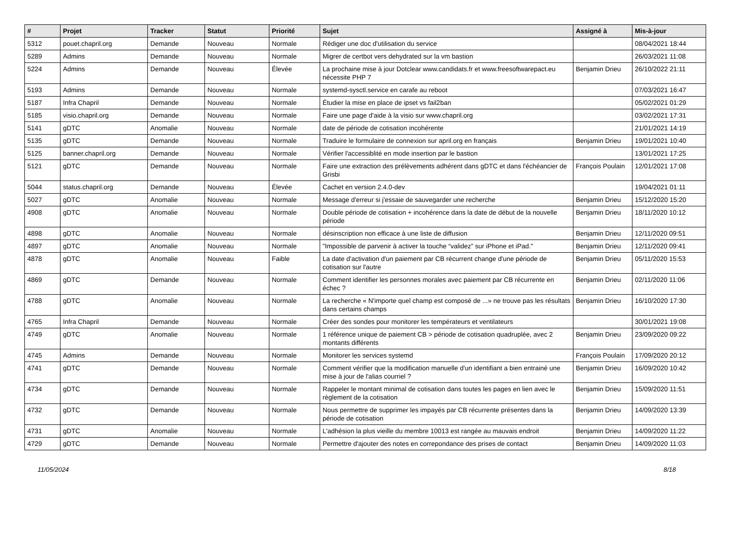| # | Projet | Tracker | Statut | Priorité | Sujet | Assigné à | Mis-à-jour |
| --- | --- | --- | --- | --- | --- | --- | --- |
| 5312 | pouet.chapril.org | Demande | Nouveau | Normale | Rédiger une doc d'utilisation du service | | 08/04/2021 18:44 |
| 5289 | Admins | Demande | Nouveau | Normale | Migrer de certbot vers dehydrated sur la vm bastion | | 26/03/2021 11:08 |
| 5224 | Admins | Demande | Nouveau | Élevée | La prochaine mise à jour Dotclear www.candidats.fr et www.freesoftwarepact.eu nécessite PHP 7 | Benjamin Drieu | 26/10/2022 21:11 |
| 5193 | Admins | Demande | Nouveau | Normale | systemd-sysctl.service en carafe au reboot | | 07/03/2021 16:47 |
| 5187 | Infra Chapril | Demande | Nouveau | Normale | Étudier la mise en place de ipset vs fail2ban | | 05/02/2021 01:29 |
| 5185 | visio.chapril.org | Demande | Nouveau | Normale | Faire une page d'aide à la visio sur www.chapril.org | | 03/02/2021 17:31 |
| 5141 | gDTC | Anomalie | Nouveau | Normale | date de période de cotisation incohérente | | 21/01/2021 14:19 |
| 5135 | gDTC | Demande | Nouveau | Normale | Traduire le formulaire de connexion sur april.org en français | Benjamin Drieu | 19/01/2021 10:40 |
| 5125 | banner.chapril.org | Demande | Nouveau | Normale | Vérifier l'accessiblité en mode insertion par le bastion | | 13/01/2021 17:25 |
| 5121 | gDTC | Demande | Nouveau | Normale | Faire une extraction des prélèvements adhérent dans gDTC et dans l'échéancier de Grisbi | François Poulain | 12/01/2021 17:08 |
| 5044 | status.chapril.org | Demande | Nouveau | Élevée | Cachet en version 2.4.0-dev | | 19/04/2021 01:11 |
| 5027 | gDTC | Anomalie | Nouveau | Normale | Message d'erreur si j'essaie de sauvegarder une recherche | Benjamin Drieu | 15/12/2020 15:20 |
| 4908 | gDTC | Anomalie | Nouveau | Normale | Double période de cotisation + incohérence dans la date de début de la nouvelle période | Benjamin Drieu | 18/11/2020 10:12 |
| 4898 | gDTC | Anomalie | Nouveau | Normale | désinscription non efficace à une liste de diffusion | Benjamin Drieu | 12/11/2020 09:51 |
| 4897 | gDTC | Anomalie | Nouveau | Normale | "Impossible de parvenir à activer la touche “validez” sur iPhone et iPad." | Benjamin Drieu | 12/11/2020 09:41 |
| 4878 | gDTC | Anomalie | Nouveau | Faible | La date d'activation d'un paiement par CB récurrent change d'une période de cotisation sur l'autre | Benjamin Drieu | 05/11/2020 15:53 |
| 4869 | gDTC | Demande | Nouveau | Normale | Comment identifier les personnes morales avec paiement par CB récurrente en échec ? | Benjamin Drieu | 02/11/2020 11:06 |
| 4788 | gDTC | Anomalie | Nouveau | Normale | La recherche « N'importe quel champ est composé de ...» ne trouve pas les résultats dans certains champs | Benjamin Drieu | 16/10/2020 17:30 |
| 4765 | Infra Chapril | Demande | Nouveau | Normale | Créer des sondes pour monitorer les températeurs et ventilateurs | | 30/01/2021 19:08 |
| 4749 | gDTC | Anomalie | Nouveau | Normale | 1 référence unique de paiement CB > période de cotisation quadruplée, avec 2 montants différents | Benjamin Drieu | 23/09/2020 09:22 |
| 4745 | Admins | Demande | Nouveau | Normale | Monitorer les services systemd | François Poulain | 17/09/2020 20:12 |
| 4741 | gDTC | Demande | Nouveau | Normale | Comment vérifier que la modification manuelle d'un identifiant a bien entrainé une mise à jour de l'alias courriel ? | Benjamin Drieu | 16/09/2020 10:42 |
| 4734 | gDTC | Demande | Nouveau | Normale | Rappeler le montant minimal de cotisation dans toutes les pages en lien avec le règlement de la cotisation | Benjamin Drieu | 15/09/2020 11:51 |
| 4732 | gDTC | Demande | Nouveau | Normale | Nous permettre de supprimer les impayés par CB récurrente présentes dans la période de cotisation | Benjamin Drieu | 14/09/2020 13:39 |
| 4731 | gDTC | Anomalie | Nouveau | Normale | L'adhésion la plus vieille du membre 10013 est rangée au mauvais endroit | Benjamin Drieu | 14/09/2020 11:22 |
| 4729 | gDTC | Demande | Nouveau | Normale | Permettre d'ajouter des notes en correpondance des prises de contact | Benjamin Drieu | 14/09/2020 11:03 |
11/05/2024 8/18